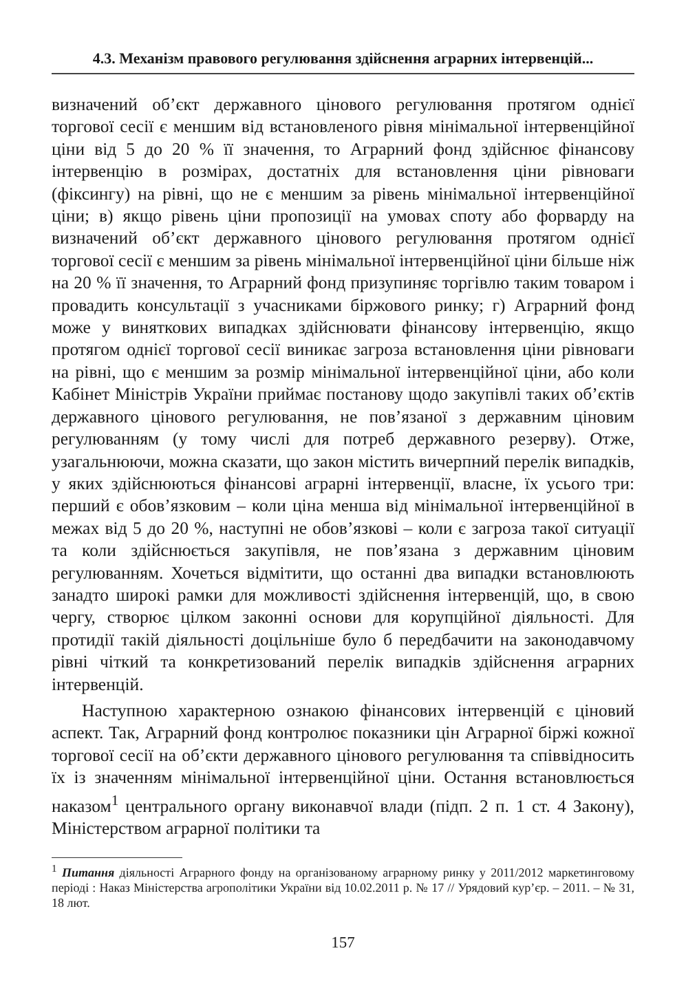4.3. Механізм правового регулювання здійснення аграрних інтервенцій...
визначений об’єкт державного цінового регулювання протягом однієї торгової сесії є меншим від встановленого рівня мінімальної інтервенційної ціни від 5 до 20 % її значення, то Аграрний фонд здійснює фінансову інтервенцію в розмірах, достатніх для встановлення ціни рівноваги (фіксингу) на рівні, що не є меншим за рівень мінімальної інтервенційної ціни; в) якщо рівень ціни пропозиції на умовах споту або форварду на визначений об’єкт державного цінового регулювання протягом однієї торгової сесії є меншим за рівень мінімальної інтервенційної ціни більше ніж на 20 % її значення, то Аграрний фонд призупиняє торгівлю таким товаром і провадить консультації з учасниками біржового ринку; г) Аграрний фонд може у виняткових випадках здійснювати фінансову інтервенцію, якщо протягом однієї торгової сесії виникає загроза встановлення ціни рівноваги на рівні, що є меншим за розмір мінімальної інтервенційної ціни, або коли Кабінет Міністрів України приймає постанову щодо закупівлі таких об’єктів державного цінового регулювання, не пов’язаної з державним ціновим регулюванням (у тому числі для потреб державного резерву). Отже, узагальнюючи, можна сказати, що закон містить вичерпний перелік випадків, у яких здійснюються фінансові аграрні інтервенції, власне, їх усього три: перший є обов’язковим – коли ціна менша від мінімальної інтервенційної в межах від 5 до 20 %, наступні не обов’язкові – коли є загроза такої ситуації та коли здійснюється закупівля, не пов’язана з державним ціновим регулюванням. Хочеться відмітити, що останні два випадки встановлюють занадто широкі рамки для можливості здійснення інтервенцій, що, в свою чергу, створює цілком законні основи для корупційної діяльності. Для протидії такій діяльності доцільніше було б передбачити на законодавчому рівні чіткий та конкретизований перелік випадків здійснення аграрних інтервенцій.
Наступною характерною ознакою фінансових інтервенцій є ціновий аспект. Так, Аграрний фонд контролює показники цін Аграрної біржі кожної торгової сесії на об’єкти державного цінового регулювання та співвідносить їх із значенням мінімальної інтервенційної ціни. Остання встановлюється наказом<sup>1</sup> центрального органу виконавчої влади (підп. 2 п. 1 ст. 4 Закону), Міністерством аграрної політики та
<sup>1</sup> Питання діяльності Аграрного фонду на організованому аграрному ринку у 2011/2012 маркетинговому періоді : Наказ Міністерства агрополітики України від 10.02.2011 р. № 17 // Урядовий кур’єр. – 2011. – № 31, 18 лют.
157